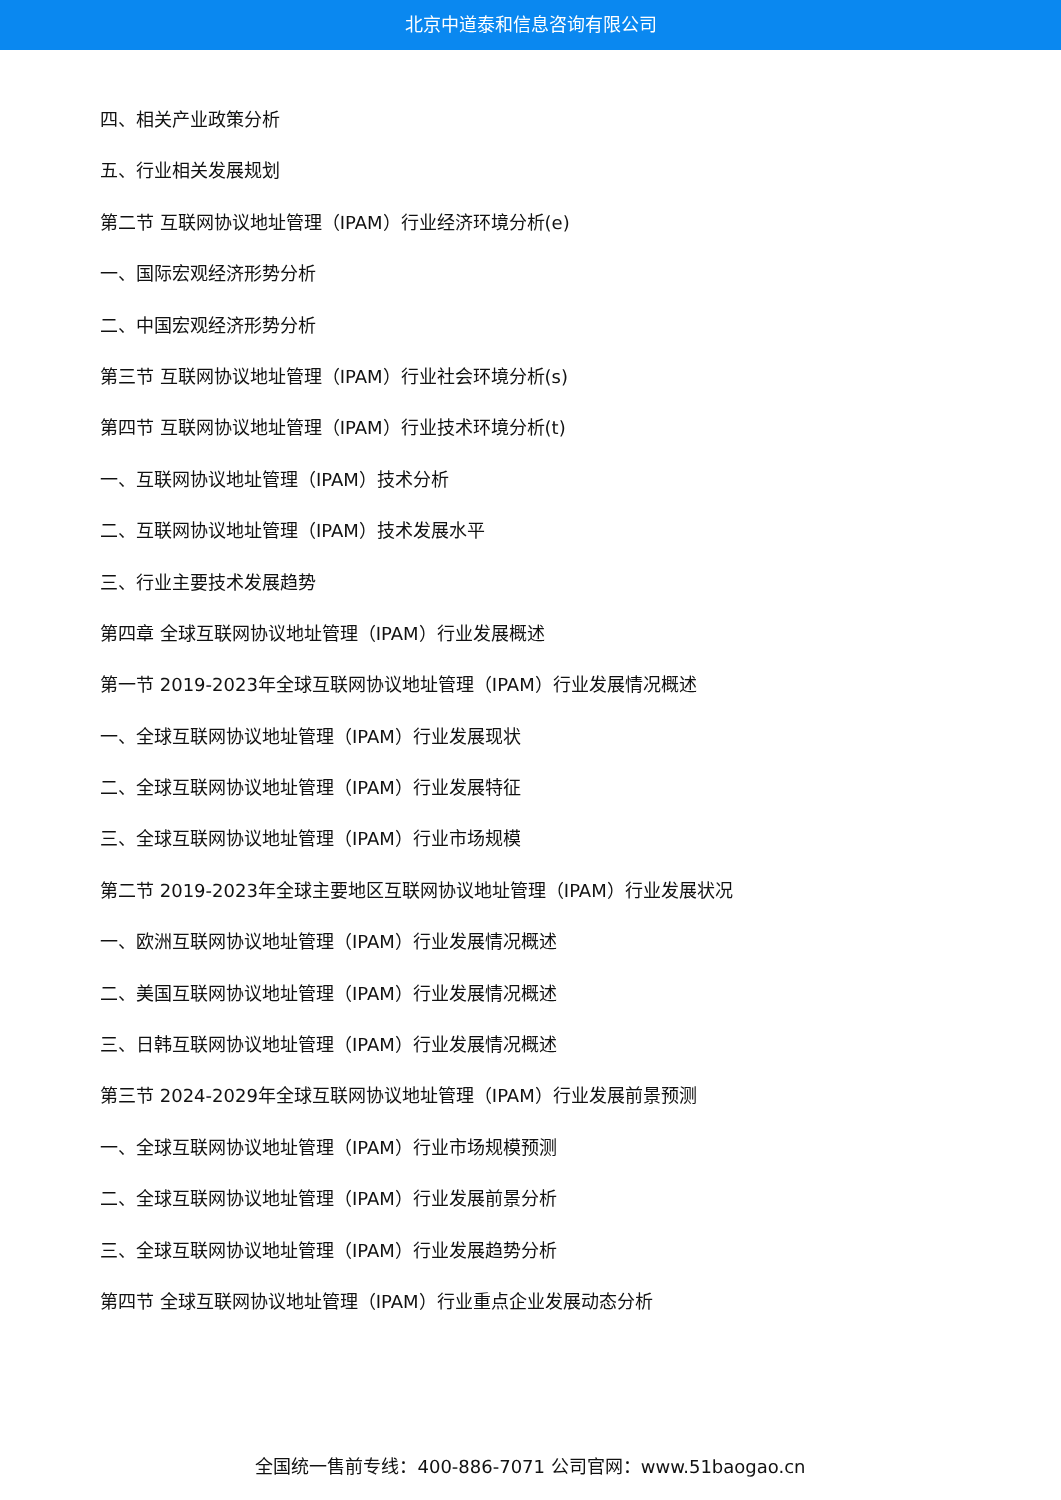北京中道泰和信息咨询有限公司
四、相关产业政策分析
五、行业相关发展规划
第二节 互联网协议地址管理（IPAM）行业经济环境分析(e)
一、国际宏观经济形势分析
二、中国宏观经济形势分析
第三节 互联网协议地址管理（IPAM）行业社会环境分析(s)
第四节 互联网协议地址管理（IPAM）行业技术环境分析(t)
一、互联网协议地址管理（IPAM）技术分析
二、互联网协议地址管理（IPAM）技术发展水平
三、行业主要技术发展趋势
第四章 全球互联网协议地址管理（IPAM）行业发展概述
第一节 2019-2023年全球互联网协议地址管理（IPAM）行业发展情况概述
一、全球互联网协议地址管理（IPAM）行业发展现状
二、全球互联网协议地址管理（IPAM）行业发展特征
三、全球互联网协议地址管理（IPAM）行业市场规模
第二节 2019-2023年全球主要地区互联网协议地址管理（IPAM）行业发展状况
一、欧洲互联网协议地址管理（IPAM）行业发展情况概述
二、美国互联网协议地址管理（IPAM）行业发展情况概述
三、日韩互联网协议地址管理（IPAM）行业发展情况概述
第三节 2024-2029年全球互联网协议地址管理（IPAM）行业发展前景预测
一、全球互联网协议地址管理（IPAM）行业市场规模预测
二、全球互联网协议地址管理（IPAM）行业发展前景分析
三、全球互联网协议地址管理（IPAM）行业发展趋势分析
第四节 全球互联网协议地址管理（IPAM）行业重点企业发展动态分析
全国统一售前专线：400-886-7071 公司官网：www.51baogao.cn